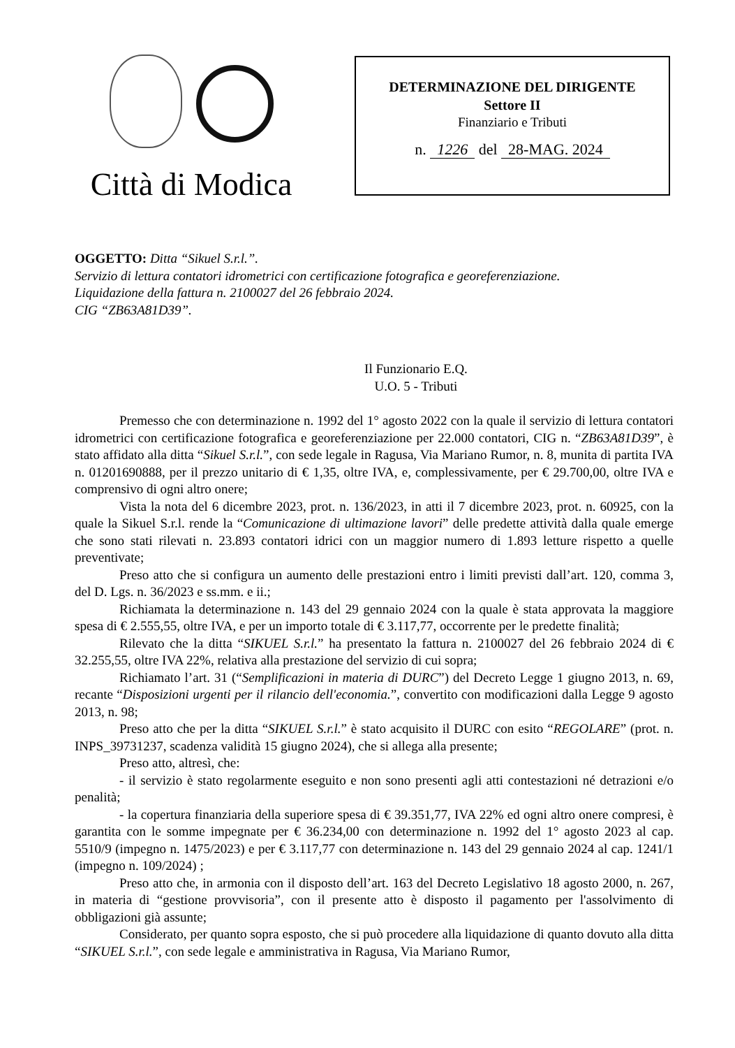Città di Modica
DETERMINAZIONE DEL DIRIGENTE
Settore II
Finanziario e Tributi
n. 1226 del 28-MAG. 2024
OGGETTO: Ditta “Sikuel S.r.l.”.
Servizio di lettura contatori idrometrici con certificazione fotografica e georeferenziazione.
Liquidazione della fattura n. 2100027 del 26 febbraio 2024.
CIG “ZB63A81D39”.
Il Funzionario E.Q.
U.O. 5 - Tributi
Premesso che con determinazione n. 1992 del 1° agosto 2022 con la quale il servizio di lettura contatori idrometrici con certificazione fotografica e georeferenziazione per 22.000 contatori, CIG n. “ZB63A81D39”, è stato affidato alla ditta “Sikuel S.r.l.”, con sede legale in Ragusa, Via Mariano Rumor, n. 8, munita di partita IVA n. 01201690888, per il prezzo unitario di € 1,35, oltre IVA, e, complessivamente, per € 29.700,00, oltre IVA e comprensivo di ogni altro onere;
Vista la nota del 6 dicembre 2023, prot. n. 136/2023, in atti il 7 dicembre 2023, prot. n. 60925, con la quale la Sikuel S.r.l. rende la “Comunicazione di ultimazione lavori” delle predette attività dalla quale emerge che sono stati rilevati n. 23.893 contatori idrici con un maggior numero di 1.893 letture rispetto a quelle preventivate;
Preso atto che si configura un aumento delle prestazioni entro i limiti previsti dall’art. 120, comma 3, del D. Lgs. n. 36/2023 e ss.mm. e ii.;
Richiamata la determinazione n. 143 del 29 gennaio 2024 con la quale è stata approvata la maggiore spesa di € 2.555,55, oltre IVA, e per un importo totale di € 3.117,77, occorrente per le predette finalità;
Rilevato che la ditta “SIKUEL S.r.l.” ha presentato la fattura n. 2100027 del 26 febbraio 2024 di € 32.255,55, oltre IVA 22%, relativa alla prestazione del servizio di cui sopra;
Richiamato l’art. 31 (“Semplificazioni in materia di DURC”) del Decreto Legge 1 giugno 2013, n. 69, recante “Disposizioni urgenti per il rilancio dell'economia.”, convertito con modificazioni dalla Legge 9 agosto 2013, n. 98;
Preso atto che per la ditta “SIKUEL S.r.l.” è stato acquisito il DURC con esito “REGOLARE” (prot. n. INPS_39731237, scadenza validità 15 giugno 2024), che si allega alla presente;
Preso atto, altresì, che:
- il servizio è stato regolarmente eseguito e non sono presenti agli atti contestazioni né detrazioni e/o penalità;
- la copertura finanziaria della superiore spesa di € 39.351,77, IVA 22% ed ogni altro onere compresi, è garantita con le somme impegnate per € 36.234,00 con determinazione n. 1992 del 1° agosto 2023 al cap. 5510/9 (impegno n. 1475/2023) e per € 3.117,77 con determinazione n. 143 del 29 gennaio 2024 al cap. 1241/1 (impegno n. 109/2024) ;
Preso atto che, in armonia con il disposto dell’art. 163 del Decreto Legislativo 18 agosto 2000, n. 267, in materia di “gestione provvisoria”, con il presente atto è disposto il pagamento per l'assolvimento di obbligazioni già assunte;
Considerato, per quanto sopra esposto, che si può procedere alla liquidazione di quanto dovuto alla ditta “SIKUEL S.r.l.”, con sede legale e amministrativa in Ragusa, Via Mariano Rumor,